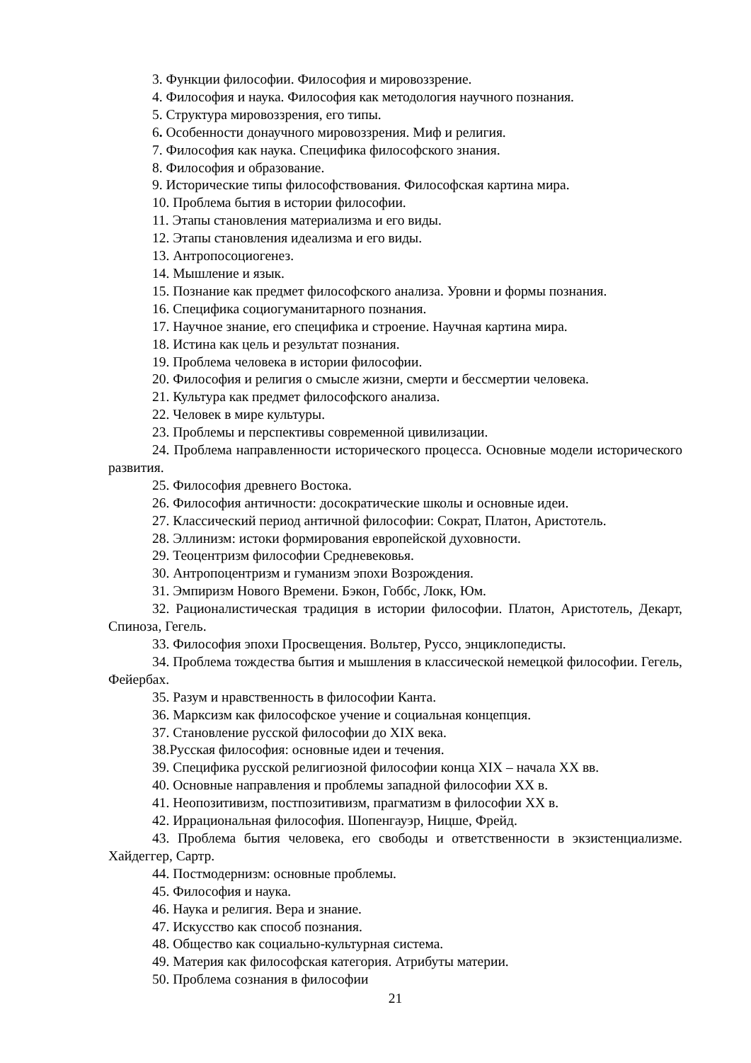3. Функции философии. Философия и мировоззрение.
4. Философия и наука. Философия как методология научного познания.
5. Структура мировоззрения, его типы.
6. Особенности донаучного мировоззрения. Миф и религия.
7. Философия как наука. Специфика философского знания.
8. Философия и образование.
9. Исторические типы философствования. Философская картина мира.
10. Проблема бытия в истории философии.
11. Этапы становления материализма и его виды.
12. Этапы становления идеализма и его виды.
13. Антропосоциогенез.
14. Мышление и язык.
15. Познание как предмет философского анализа. Уровни и формы познания.
16. Специфика социогуманитарного познания.
17. Научное знание, его специфика и строение. Научная картина мира.
18. Истина как цель и результат познания.
19. Проблема человека в истории философии.
20. Философия и религия о смысле жизни, смерти и бессмертии человека.
21. Культура как предмет философского анализа.
22. Человек в мире культуры.
23. Проблемы и перспективы современной цивилизации.
24. Проблема направленности исторического процесса. Основные модели исторического развития.
25. Философия древнего Востока.
26. Философия античности: досократические школы и основные идеи.
27. Классический период античной философии: Сократ, Платон, Аристотель.
28. Эллинизм: истоки формирования европейской духовности.
29. Теоцентризм философии Средневековья.
30. Антропоцентризм и гуманизм эпохи Возрождения.
31. Эмпиризм Нового Времени. Бэкон, Гоббс, Локк, Юм.
32. Рационалистическая традиция в истории философии. Платон, Аристотель, Декарт, Спиноза, Гегель.
33. Философия эпохи Просвещения. Вольтер, Руссо, энциклопедисты.
34. Проблема тождества бытия и мышления в классической немецкой философии. Гегель, Фейербах.
35. Разум и нравственность в философии Канта.
36. Марксизм как философское учение и социальная концепция.
37. Становление русской философии до XIX века.
38.Русская философия: основные идеи и течения.
39. Специфика русской религиозной философии конца XIX – начала XX вв.
40. Основные направления и проблемы западной философии XX в.
41. Неопозитивизм, постпозитивизм, прагматизм в философии XX в.
42. Иррациональная философия. Шопенгауэр, Ницше, Фрейд.
43. Проблема бытия человека, его свободы и ответственности в экзистенциализме. Хайдеггер, Сартр.
44. Постмодернизм: основные проблемы.
45. Философия и наука.
46. Наука и религия. Вера и знание.
47. Искусство как способ познания.
48. Общество как социально-культурная система.
49. Материя как философская категория. Атрибуты материи.
50. Проблема сознания в философии
21